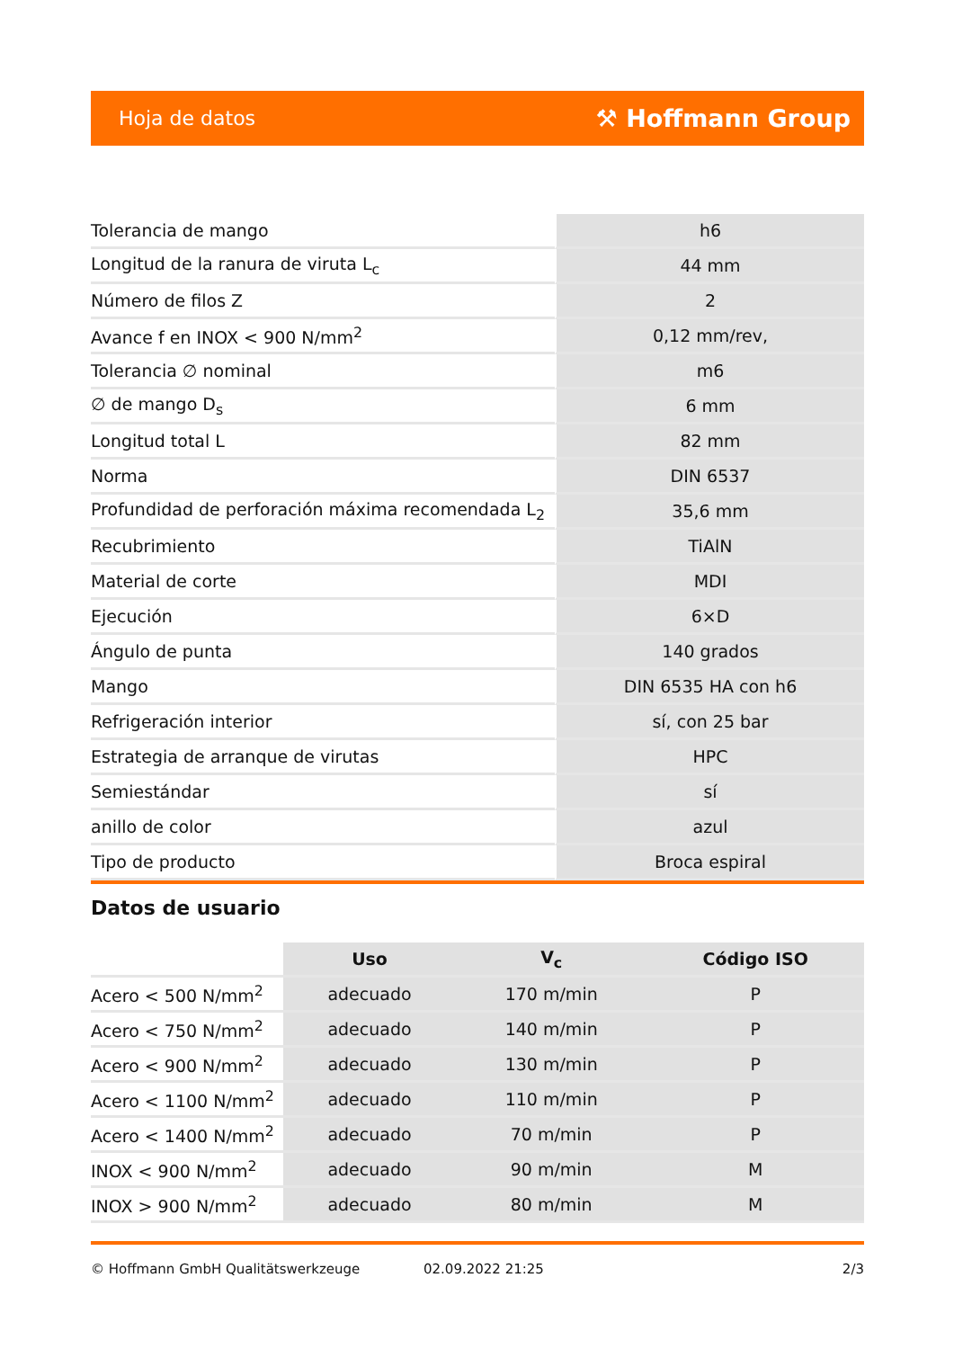Hoja de datos ⚒ Hoffmann Group
| Tolerancia de mango | h6 |
| Longitud de la ranura de viruta L<sub>c</sub> | 44 mm |
| Número de filos Z | 2 |
| Avance f en INOX < 900 N/mm<sup>2</sup> | 0,12 mm/rev, |
| Tolerancia ∅ nominal | m6 |
| ∅ de mango D<sub>s</sub> | 6 mm |
| Longitud total L | 82 mm |
| Norma | DIN 6537 |
| Profundidad de perforación máxima recomendada L<sub>2</sub> | 35,6 mm |
| Recubrimiento | TiAlN |
| Material de corte | MDI |
| Ejecución | 6×D |
| Ángulo de punta | 140 grados |
| Mango | DIN 6535 HA con h6 |
| Refrigeración interior | sí, con 25 bar |
| Estrategia de arranque de virutas | HPC |
| Semiestándar | sí |
| anillo de color | azul |
| Tipo de producto | Broca espiral |
Datos de usuario
| | Uso | V<sub>c</sub> | Código ISO |
| --- | --- | --- | --- |
| Acero < 500 N/mm<sup>2</sup> | adecuado | 170 m/min | P |
| Acero < 750 N/mm<sup>2</sup> | adecuado | 140 m/min | P |
| Acero < 900 N/mm<sup>2</sup> | adecuado | 130 m/min | P |
| Acero < 1100 N/mm<sup>2</sup> | adecuado | 110 m/min | P |
| Acero < 1400 N/mm<sup>2</sup> | adecuado | 70 m/min | P |
| INOX < 900 N/mm<sup>2</sup> | adecuado | 90 m/min | M |
| INOX > 900 N/mm<sup>2</sup> | adecuado | 80 m/min | M |
© Hoffmann GmbH Qualitätswerkzeuge 02.09.2022 21:25 2/3